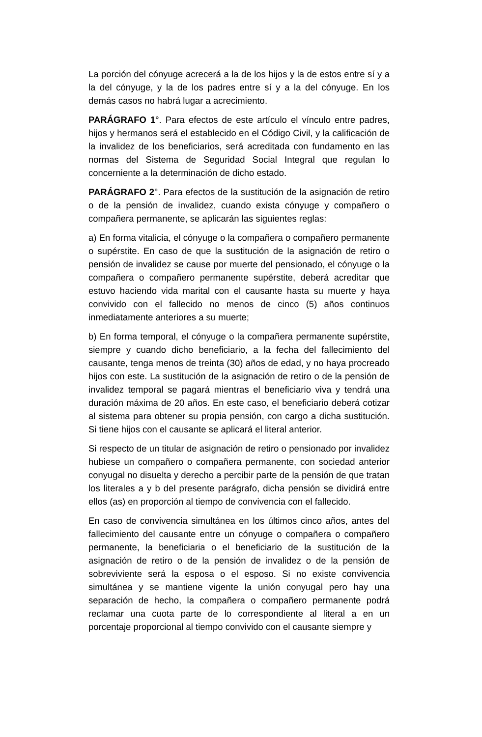La porción del cónyuge acrecerá a la de los hijos y la de estos entre sí y a la del cónyuge, y la de los padres entre sí y a la del cónyuge. En los demás casos no habrá lugar a acrecimiento.
PARÁGRAFO 1°. Para efectos de este artículo el vínculo entre padres, hijos y hermanos será el establecido en el Código Civil, y la calificación de la invalidez de los beneficiarios, será acreditada con fundamento en las normas del Sistema de Seguridad Social Integral que regulan lo concerniente a la determinación de dicho estado.
PARÁGRAFO 2°. Para efectos de la sustitución de la asignación de retiro o de la pensión de invalidez, cuando exista cónyuge y compañero o compañera permanente, se aplicarán las siguientes reglas:
a) En forma vitalicia, el cónyuge o la compañera o compañero permanente o supérstite. En caso de que la sustitución de la asignación de retiro o pensión de invalidez se cause por muerte del pensionado, el cónyuge o la compañera o compañero permanente supérstite, deberá acreditar que estuvo haciendo vida marital con el causante hasta su muerte y haya convivido con el fallecido no menos de cinco (5) años continuos inmediatamente anteriores a su muerte;
b) En forma temporal, el cónyuge o la compañera permanente supérstite, siempre y cuando dicho beneficiario, a la fecha del fallecimiento del causante, tenga menos de treinta (30) años de edad, y no haya procreado hijos con este. La sustitución de la asignación de retiro o de la pensión de invalidez temporal se pagará mientras el beneficiario viva y tendrá una duración máxima de 20 años. En este caso, el beneficiario deberá cotizar al sistema para obtener su propia pensión, con cargo a dicha sustitución. Si tiene hijos con el causante se aplicará el literal anterior.
Si respecto de un titular de asignación de retiro o pensionado por invalidez hubiese un compañero o compañera permanente, con sociedad anterior conyugal no disuelta y derecho a percibir parte de la pensión de que tratan los literales a y b del presente parágrafo, dicha pensión se dividirá entre ellos (as) en proporción al tiempo de convivencia con el fallecido.
En caso de convivencia simultánea en los últimos cinco años, antes del fallecimiento del causante entre un cónyuge o compañera o compañero permanente, la beneficiaria o el beneficiario de la sustitución de la asignación de retiro o de la pensión de invalidez o de la pensión de sobreviviente será la esposa o el esposo. Si no existe convivencia simultánea y se mantiene vigente la unión conyugal pero hay una separación de hecho, la compañera o compañero permanente podrá reclamar una cuota parte de lo correspondiente al literal a en un porcentaje proporcional al tiempo convivido con el causante siempre y